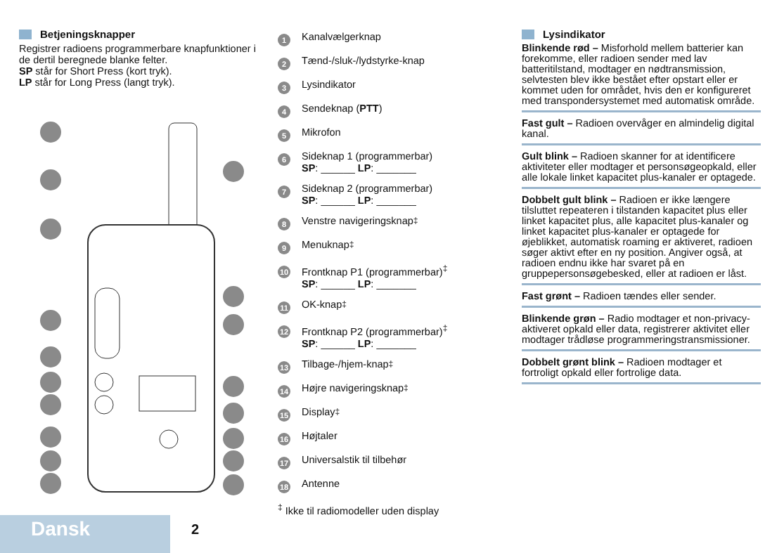Betjeningsknapper
Registrer radioens programmerbare knapfunktioner i de dertil beregnede blanke felter.
SP står for Short Press (kort tryk).
LP står for Long Press (langt tryk).
1 Kanalvælgerknap
2 Tænd-/sluk-/lydstyrke-knap
3 Lysindikator
4 Sendeknap (PTT)
5 Mikrofon
6
Sideknap 1 (programmerbar)
SP: ______ LP: _______
7
Sideknap 2 (programmerbar)
SP: ______ LP: _______
8 Venstre navigeringsknap<sup>‡</sup>
9 Menuknap<sup>‡</sup>
10
Frontknap P1 (programmerbar)<sup>‡</sup>
SP: ______ LP: _______
11 OK-knap<sup>‡</sup>
12
Frontknap P2 (programmerbar)<sup>‡</sup>
SP: ______ LP: _______
13 Tilbage-/hjem-knap<sup>‡</sup>
14 Højre navigeringsknap<sup>‡</sup>
15 Display<sup>‡</sup>
16 Højtaler
17 Universalstik til tilbehør
18 Antenne
<sup>‡</sup> Ikke til radiomodeller uden display
Lysindikator
Blinkende rød – Misforhold mellem batterier kan forekomme, eller radioen sender med lav batteritilstand, modtager en nødtransmission, selvtesten blev ikke bestået efter opstart eller er kommet uden for området, hvis den er konfigureret med transpondersystemet med automatisk område.
Fast gult – Radioen overvåger en almindelig digital kanal.
Gult blink – Radioen skanner for at identificere aktiviteter eller modtager et personsøgeopkald, eller alle lokale linket kapacitet plus-kanaler er optagede.
Dobbelt gult blink – Radioen er ikke længere tilsluttet repeateren i tilstanden kapacitet plus eller linket kapacitet plus, alle kapacitet plus-kanaler og linket kapacitet plus-kanaler er optagede for øjeblikket, automatisk roaming er aktiveret, radioen søger aktivt efter en ny position. Angiver også, at radioen endnu ikke har svaret på en gruppepersonsøgebesked, eller at radioen er låst.
Fast grønt – Radioen tændes eller sender.
Blinkende grøn – Radio modtager et non-privacy-aktiveret opkald eller data, registrerer aktivitet eller modtager trådløse programmeringstransmissioner.
Dobbelt grønt blink – Radioen modtager et fortroligt opkald eller fortrolige data.
Dansk 2